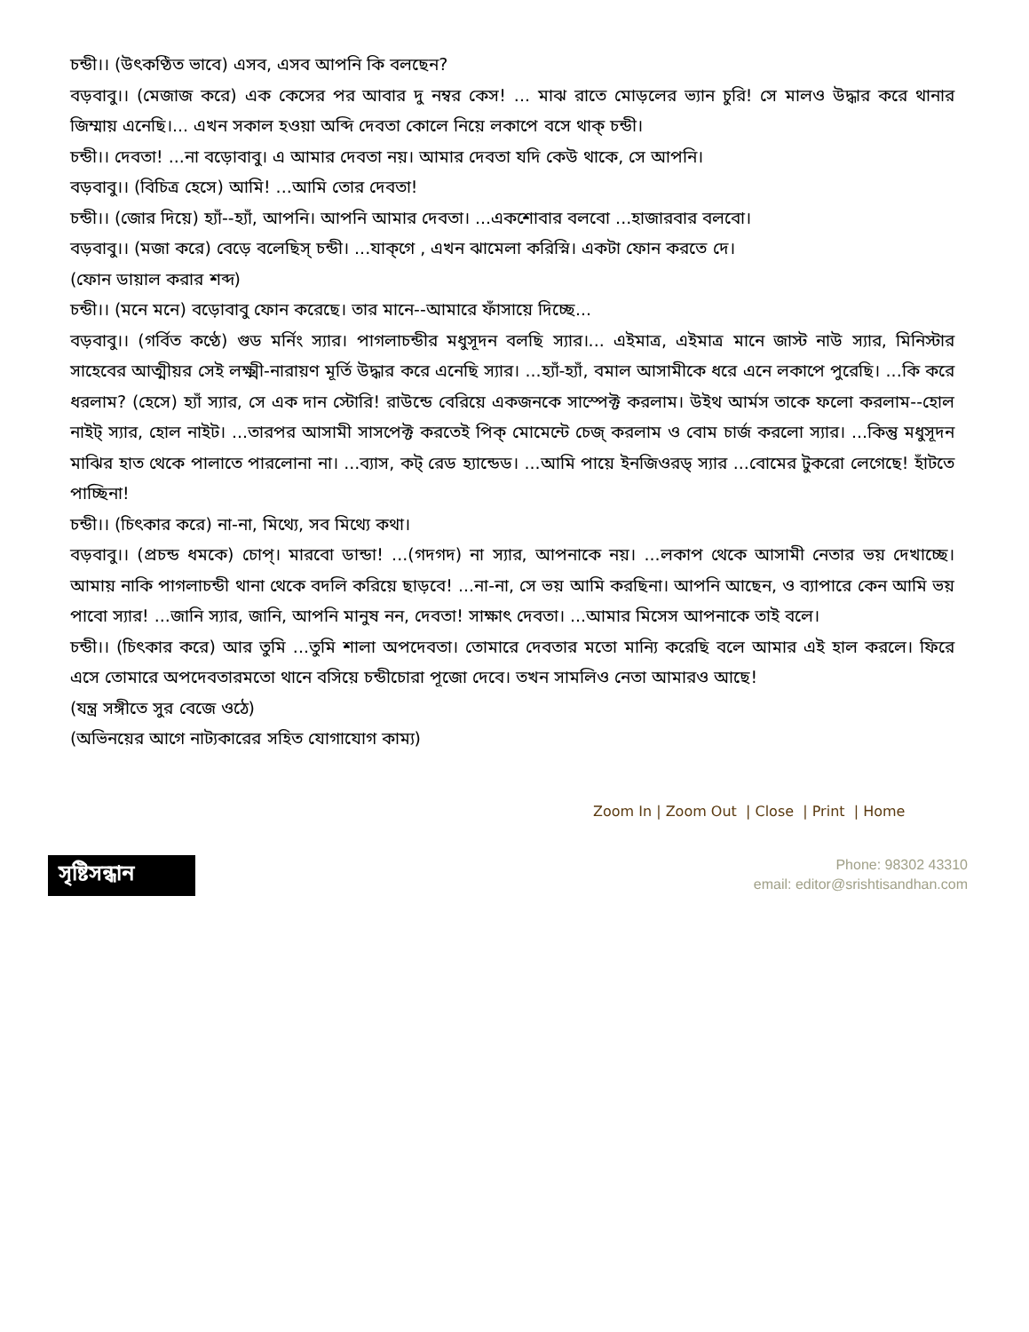চন্ডী।। (উৎকণ্ঠিত ভাবে) এসব, এসব আপনি কি বলছেন?
বড়বাবু।। (মেজাজ করে) এক কেসের পর আবার দু নম্বর কেস! ... মাঝ রাতে মোড়লের ভ্যান চুরি! সে মালও উদ্ধার করে থানার জিম্মায় এনেছি।... এখন সকাল হওয়া অব্দি দেবতা কোলে নিয়ে লকাপে বসে থাক্ চন্ডী।
চন্ডী।। দেবতা! ...না বড়োবাবু। এ আমার দেবতা নয়। আমার দেবতা যদি কেউ থাকে, সে আপনি।
বড়বাবু।। (বিচিত্র হেসে) আমি! ...আমি তোর দেবতা!
চন্ডী।। (জোর দিয়ে) হ্যাঁ--হ্যাঁ, আপনি। আপনি আমার দেবতা। ...একশোবার বলবো ...হাজারবার বলবো।
বড়বাবু।। (মজা করে) বেড়ে বলেছিস্ চন্ডী। ...যাক্গে , এখন ঝামেলা করিস্নি। একটা ফোন করতে দে।
(ফোন ডায়াল করার শব্দ)
চন্ডী।। (মনে মনে) বড়োবাবু ফোন করেছে। তার মানে--আমারে ফাঁসায়ে দিচ্ছে...
বড়বাবু।। (গর্বিত কণ্ঠে) গুড মর্নিং স্যার। পাগলাচন্ডীর মধুসূদন বলছি স্যার।... এইমাত্র, এইমাত্র মানে জাস্ট নাউ স্যার, মিনিস্টার সাহেবের আত্মীয়র সেই লক্ষ্মী-নারায়ণ মূর্তি উদ্ধার করে এনেছি স্যার। ...হ্যাঁ-হ্যাঁ, বমাল আসামীকে ধরে এনে লকাপে পুরেছি। ...কি করে ধরলাম? (হেসে) হ্যাঁ স্যার, সে এক দান স্টোরি! রাউন্ডে বেরিয়ে একজনকে সাস্পেক্ট করলাম। উইথ আর্মস তাকে ফলো করলাম--হোল নাইট্ স্যার, হোল নাইট। ...তারপর আসামী সাসপেক্ট করতেই পিক্ মোমেন্টে চেজ্ করলাম ও বোম চার্জ করলো স্যার। ...কিন্তু মধুসূদন মাঝির হাত থেকে পালাতে পারলোনা না। ...ব্যাস, কট্ রেড হ্যান্ডেড। ...আমি পায়ে ইনজিওরড্ স্যার ...বোমের টুকরো লেগেছে! হাঁটতে পাচ্ছিনা!
চন্ডী।। (চিৎকার করে) না-না, মিথ্যে, সব মিথ্যে কথা।
বড়বাবু।। (প্রচন্ড ধমকে) চোপ্। মারবো ডান্ডা! ...(গদগদ) না স্যার, আপনাকে নয়। ...লকাপ থেকে আসামী নেতার ভয় দেখাচ্ছে। আমায় নাকি পাগলাচন্ডী থানা থেকে বদলি করিয়ে ছাড়বে! ...না-না, সে ভয় আমি করছিনা। আপনি আছেন, ও ব্যাপারে কেন আমি ভয় পাবো স্যার! ...জানি স্যার, জানি, আপনি মানুষ নন, দেবতা! সাক্ষাৎ দেবতা। ...আমার মিসেস আপনাকে তাই বলে।
চন্ডী।। (চিৎকার করে) আর তুমি ...তুমি শালা অপদেবতা। তোমারে দেবতার মতো মান্যি করেছি বলে আমার এই হাল করলে। ফিরে এসে তোমারে অপদেবতারমতো থানে বসিয়ে চন্ডীচোরা পূজো দেবে। তখন সামলিও নেতা আমারও আছে!
(যন্ত্র সঙ্গীতে সুর বেজে ওঠে)
(অভিনয়ের আগে নাট্যকারের সহিত যোগাযোগ কাম্য)
Zoom In | Zoom Out | Close | Print | Home
সৃষ্টিসন্ধান
Phone: 98302 43310
email: editor@srishtisandhan.com